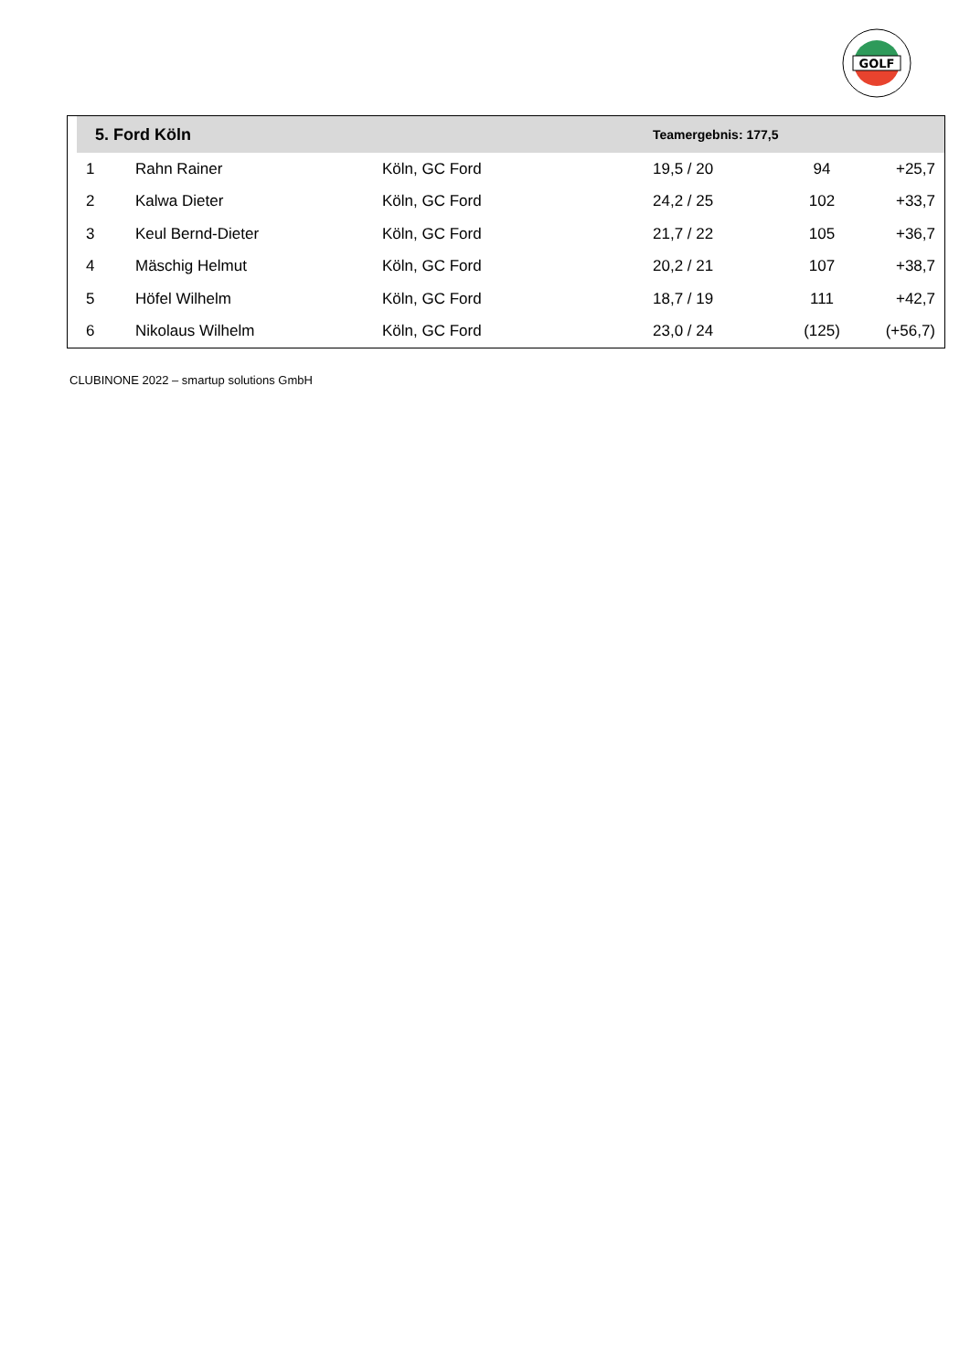GOLF
| | 5. Ford Köln | | | Teamergebnis: 177,5 | | |
| --- | --- | --- | --- | --- | --- | --- |
| | 1 | Rahn Rainer | Köln, GC Ford | 19,5 / 20 | 94 | +25,7 |
| | 2 | Kalwa Dieter | Köln, GC Ford | 24,2 / 25 | 102 | +33,7 |
| | 3 | Keul Bernd-Dieter | Köln, GC Ford | 21,7 / 22 | 105 | +36,7 |
| | 4 | Mäschig Helmut | Köln, GC Ford | 20,2 / 21 | 107 | +38,7 |
| | 5 | Höfel Wilhelm | Köln, GC Ford | 18,7 / 19 | 111 | +42,7 |
| | 6 | Nikolaus Wilhelm | Köln, GC Ford | 23,0 / 24 | (125) | (+56,7) |
CLUBINONE 2022 – smartup solutions GmbH